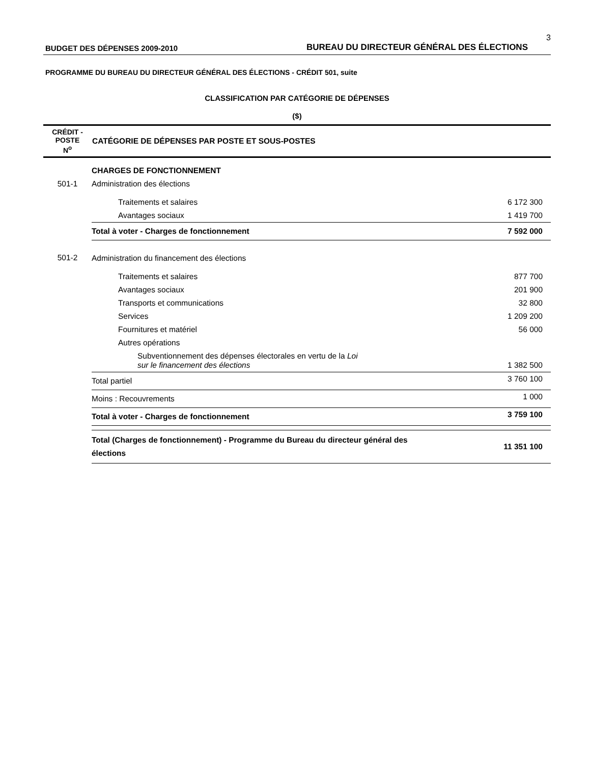3
BUDGET DES DÉPENSES 2009-2010 BUREAU DU DIRECTEUR GÉNÉRAL DES ÉLECTIONS
PROGRAMME DU BUREAU DU DIRECTEUR GÉNÉRAL DES ÉLECTIONS - CRÉDIT 501, suite
CLASSIFICATION PAR CATÉGORIE DE DÉPENSES
($)
| CRÉDIT - POSTE N<sup>o</sup> | CATÉGORIE DE DÉPENSES PAR POSTE ET SOUS-POSTES | |
| --- | --- | --- |
| | CHARGES DE FONCTIONNEMENT | |
| 501-1 | Administration des élections | |
| | Traitements et salaires | 6 172 300 |
| | Avantages sociaux | 1 419 700 |
| | Total à voter - Charges de fonctionnement | 7 592 000 |
| 501-2 | Administration du financement des élections | |
| | Traitements et salaires | 877 700 |
| | Avantages sociaux | 201 900 |
| | Transports et communications | 32 800 |
| | Services | 1 209 200 |
| | Fournitures et matériel | 56 000 |
| | Autres opérations | |
| | Subventionnement des dépenses électorales en vertu de la Loi sur le financement des élections | 1 382 500 |
| | Total partiel | 3 760 100 |
| | Moins : Recouvrements | 1 000 |
| | Total à voter - Charges de fonctionnement | 3 759 100 |
| | Total (Charges de fonctionnement) - Programme du Bureau du directeur général des élections | 11 351 100 |